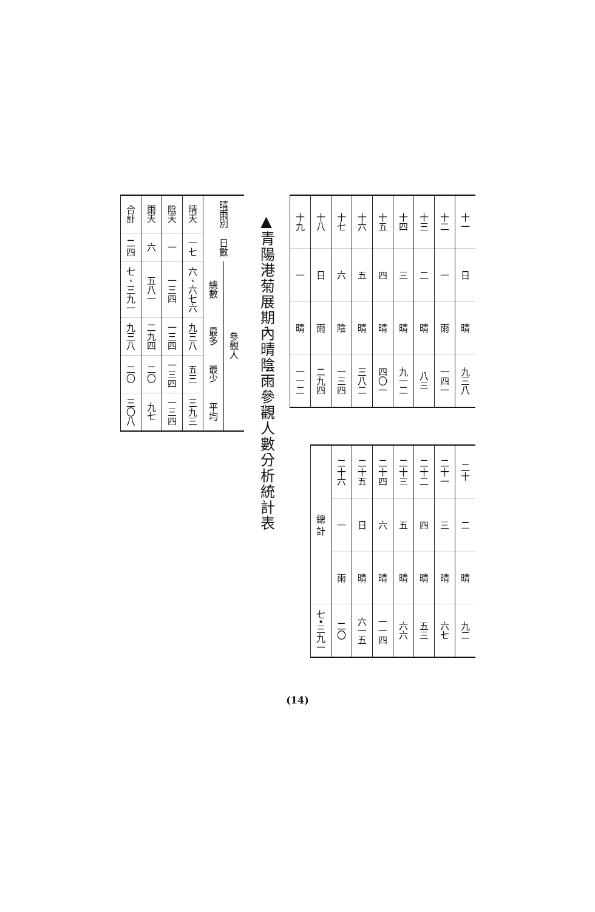| 十一 | 日 | 晴 | 九三八 |
| 十二 | 一 | 雨 | 一四一 |
| 十三 | 二 | 晴 | 八三 |
| 十四 | 三 | 晴 | 九一二 |
| 十五 | 四 | 晴 | 四〇一 |
| 十六 | 五 | 晴 | 三八二 |
| 十七 | 六 | 陰 | 一三四 |
| 十八 | 日 | 雨 | 二九四 |
| 十九 | 一 | 晴 | 一一二 |
| 二十 | 二 | 晴 | 九二 |
| 二十一 | 三 | 晴 | 六七 |
| 二十二 | 四 | 晴 | 五三 |
| 二十三 | 五 | 晴 | 六六 |
| 二十四 | 六 | 晴 | 一一四 |
| 二十五 | 日 | 晴 | 六一五 |
| 二十六 | 一 | 雨 | 二〇 |
| 總 計 | | | 七•三九一 |
▲青陽港菊展期內晴陰雨參觀人數分析統計表
| 晴雨別 | 日數 | 參觀人 | | | |
| --- | --- | --- | --- | --- | --- |
| | | 總數 | 最多 | 最少 | 平均 |
| 晴天 | 一七 | 六、六七六 | 九三八 | 五三 | 三九三 |
| 陰天 | 一 | 一三四 | 一三四 | 一三四 | 一三四 |
| 雨天 | 六 | 五八一 | 二九四 | 二〇 | 九七 |
| 合計 | 二四 | 七、三九一 | 九三八 | 二〇 | 三〇八 |
(14)